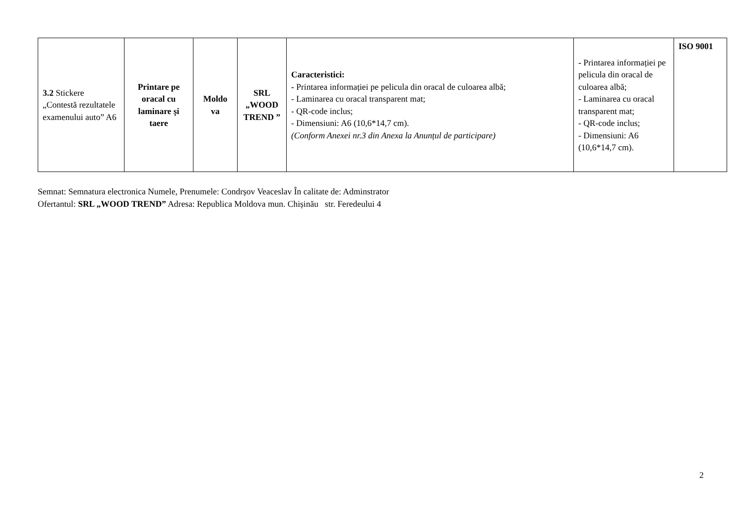| 3.2 Stickere „Contestă rezultatele examenului auto” A6 | Printare pe oracal cu laminare și taere | Moldo va | SRL „WOOD TREND ” | Caracteristici: - Printarea informației pe pelicula din oracal de culoarea albă; - Laminarea cu oracal transparent mat; - QR-code inclus; - Dimensiuni: A6 (10,6*14,7 cm). (Conform Anexei nr.3 din Anexa la Anunțul de participare) | - Printarea informației pe pelicula din oracal de culoarea albă; - Laminarea cu oracal transparent mat; - QR-code inclus; - Dimensiuni: A6 (10,6*14,7 cm). | ISO 9001 |
Semnat: Semnatura electronica Numele, Prenumele: Condrșov Veaceslav În calitate de: Adminstrator
Ofertantul: SRL „WOOD TREND” Adresa: Republica Moldova mun. Chișinău str. Feredeului 4
2